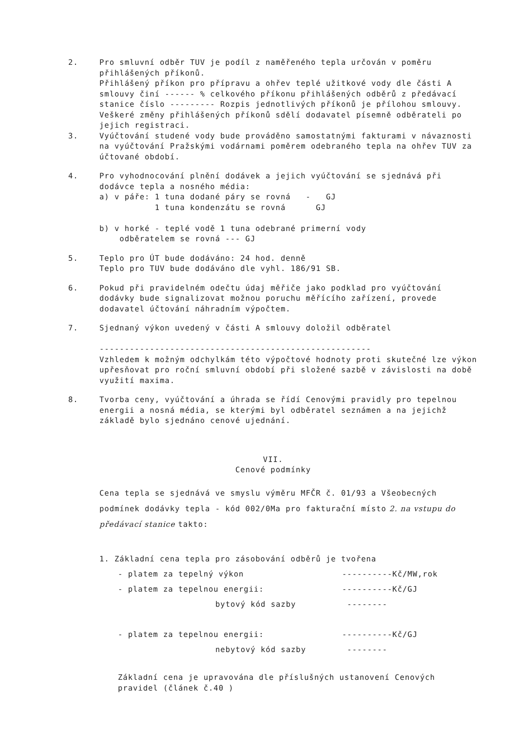2. Pro smluvní odběr TUV je podíl z naměřeného tepla určován v poměru přihlášených příkonů.
Přihlášený příkon pro přípravu a ohřev teplé užitkové vody dle části A smlouvy činí ------ % celkového příkonu přihlášených odběrů z předávací stanice číslo --------- Rozpis jednotlivých příkonů je přílohou smlouvy. Veškeré změny přihlášených příkonů sdělí dodavatel písemně odběrateli po jejich registraci.
3. Vyúčtování studené vody bude prováděno samostatnými fakturami v návaznosti na vyúčtování Pražskými vodárnami poměrem odebraného tepla na ohřev TUV za účtované období.
4. Pro vyhodnocování plnění dodávek a jejich vyúčtování se sjednává při dodávce tepla a nosného média:
a) v páře: 1 tuna dodané páry se rovná - GJ
1 tuna kondenzátu se rovná GJ
b) v horké - teplé vodě 1 tuna odebrané primerní vody
odběratelem se rovná --- GJ
5. Teplo pro ÚT bude dodáváno: 24 hod. denně
Teplo pro TUV bude dodáváno dle vyhl. 186/91 SB.
6. Pokud při pravidelném odečtu údaj měřiče jako podklad pro vyúčtování dodávky bude signalizovat možnou poruchu měřícího zařízení, provede dodavatel účtování náhradním výpočtem.
7. Sjednaný výkon uvedený v části A smlouvy doložil odběratel
------------------------------------------------------
Vzhledem k možným odchylkám této výpočtové hodnoty proti skutečné lze výkon upřesňovat pro roční smluvní období při složené sazbě v závislosti na době využití maxima.
8. Tvorba ceny, vyúčtování a úhrada se řídí Cenovými pravidly pro tepelnou energii a nosná média, se kterými byl odběratel seznámen a na jejichž základě bylo sjednáno cenové ujednání.
VII.
Cenové podmínky
Cena tepla se sjednává ve smyslu výměru MFČR č. 01/93 a Všeobecných podmínek dodávky tepla - kód 002/0Ma pro fakturační místo 2. na vstupu do předávací stanice takto:
1. Základní cena tepla pro zásobování odběrů je tvořena
- platem za tepelný výkon ----------Kč/MW,rok
- platem za tepelnou energii: ----------Kč/GJ
bytový kód sazby --------
- platem za tepelnou energii: ----------Kč/GJ
nebytový kód sazby --------
Základní cena je upravována dle příslušných ustanovení Cenových pravidel (článek č.40 )